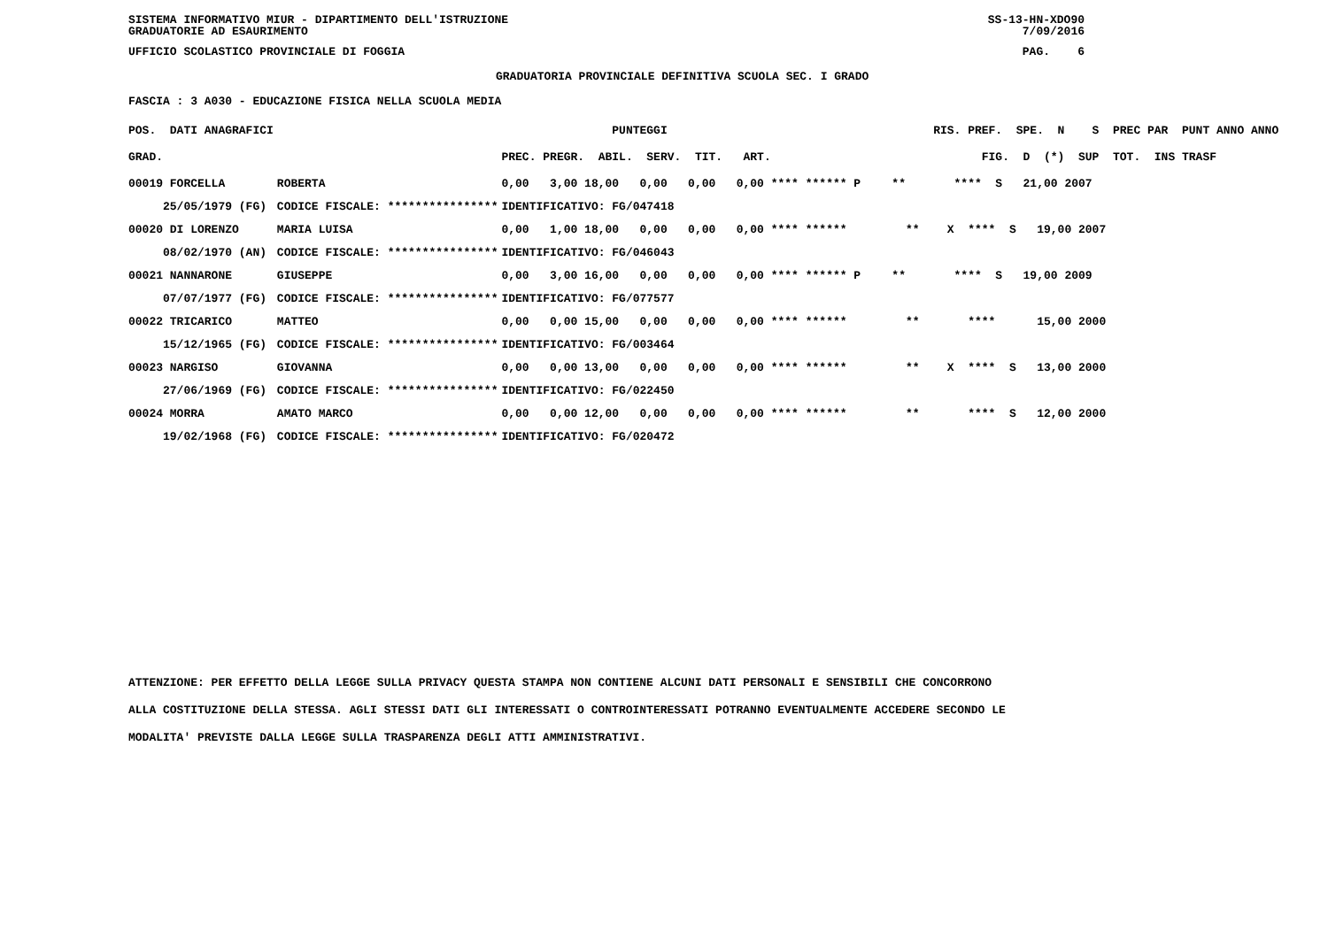SISTEMA INFORMATIVO MIUR - DIPARTIMENTO DELL'ISTRUZIONE SS-13-HN-XDO90
GRADUATORIE AD ESAURIMENTO 7/09/2016
UFFICIO SCOLASTICO PROVINCIALE DI FOGGIA PAG. 6
GRADUATORIA PROVINCIALE DEFINITIVA SCUOLA SEC. I GRADO
FASCIA : 3 A030 - EDUCAZIONE FISICA NELLA SCUOLA MEDIA
| POS. DATI ANAGRAFICI | | PUNTEGGI | RIS. PREF. SPE. N S PREC PAR PUNT ANNO ANNO |
| --- | --- | --- | --- |
| GRAD. | | PREC. PREGR. ABIL. SERV. TIT. ART. | FIG. D (*) SUP TOT. INS TRASF |
| 00019 FORCELLA | ROBERTA | 0,00 3,00 18,00 0,00 0,00 0,00 **** ****** P | ** **** S 21,00 2007 |
| 25/05/1979 (FG) | CODICE FISCALE: **************** | IDENTIFICATIVO: FG/047418 | |
| 00020 DI LORENZO | MARIA LUISA | 0,00 1,00 18,00 0,00 0,00 0,00 **** ****** | ** X **** S 19,00 2007 |
| 08/02/1970 (AN) | CODICE FISCALE: **************** | IDENTIFICATIVO: FG/046043 | |
| 00021 NANNARONE | GIUSEPPE | 0,00 3,00 16,00 0,00 0,00 0,00 **** ****** P | ** **** S 19,00 2009 |
| 07/07/1977 (FG) | CODICE FISCALE: **************** | IDENTIFICATIVO: FG/077577 | |
| 00022 TRICARICO | MATTEO | 0,00 0,00 15,00 0,00 0,00 0,00 **** ****** | ** **** 15,00 2000 |
| 15/12/1965 (FG) | CODICE FISCALE: **************** | IDENTIFICATIVO: FG/003464 | |
| 00023 NARGISO | GIOVANNA | 0,00 0,00 13,00 0,00 0,00 0,00 **** ****** | ** X **** S 13,00 2000 |
| 27/06/1969 (FG) | CODICE FISCALE: **************** | IDENTIFICATIVO: FG/022450 | |
| 00024 MORRA | AMATO MARCO | 0,00 0,00 12,00 0,00 0,00 0,00 **** ****** | ** **** S 12,00 2000 |
| 19/02/1968 (FG) | CODICE FISCALE: **************** | IDENTIFICATIVO: FG/020472 | |
ATTENZIONE: PER EFFETTO DELLA LEGGE SULLA PRIVACY QUESTA STAMPA NON CONTIENE ALCUNI DATI PERSONALI E SENSIBILI CHE CONCORRONO
ALLA COSTITUZIONE DELLA STESSA. AGLI STESSI DATI GLI INTERESSATI O CONTROINTERESSATI POTRANNO EVENTUALMENTE ACCEDERE SECONDO LE
MODALITA' PREVISTE DALLA LEGGE SULLA TRASPARENZA DEGLI ATTI AMMINISTRATIVI.